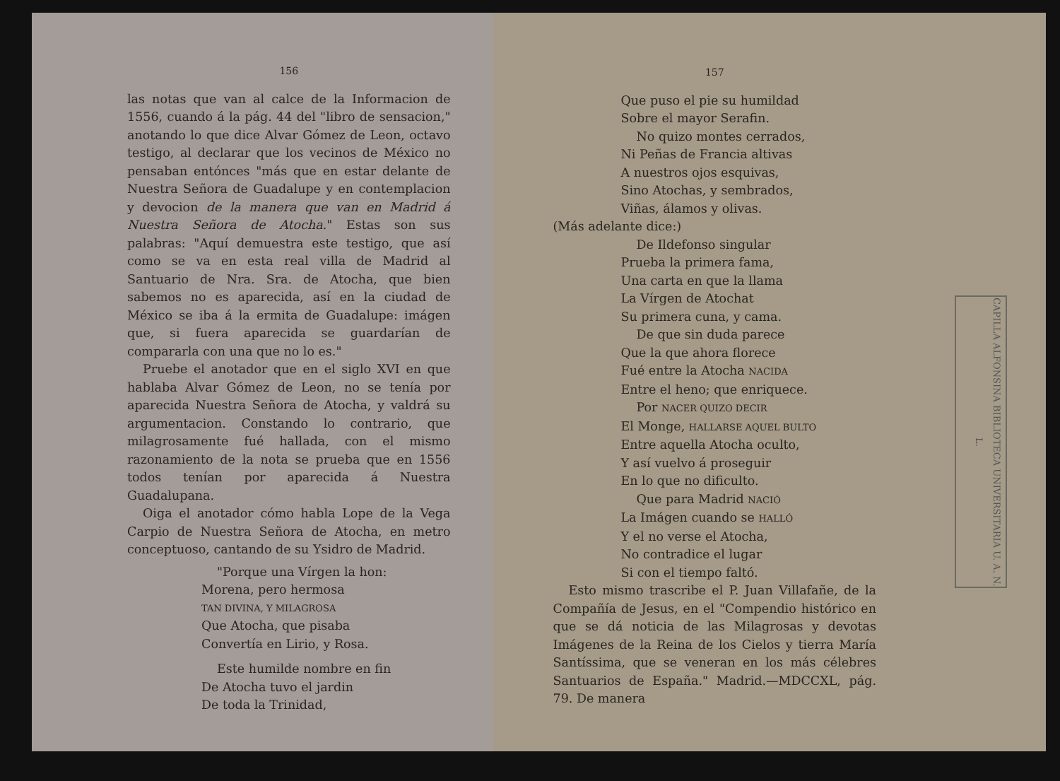156
las notas que van al calce de la Informacion de 1556, cuando á la pág. 44 del "libro de sensacion," anotando lo que dice Alvar Gómez de Leon, octavo testigo, al declarar que los vecinos de México no pensaban entónces "más que en estar delante de Nuestra Señora de Guadalupe y en contemplacion y devocion de la manera que van en Madrid á Nuestra Señora de Atocha." Estas son sus palabras: "Aquí demuestra este testigo, que así como se va en esta real villa de Madrid al Santuario de Nra. Sra. de Atocha, que bien sabemos no es aparecida, así en la ciudad de México se iba á la ermita de Guadalupe: imágen que, si fuera aparecida se guardarían de compararla con una que no lo es."
Pruebe el anotador que en el siglo XVI en que hablaba Alvar Gómez de Leon, no se tenía por aparecida Nuestra Señora de Atocha, y valdrá su argumentacion. Constando lo contrario, que milagrosamente fué hallada, con el mismo razonamiento de la nota se prueba que en 1556 todos tenían por aparecida á Nuestra Guadalupana.
Oiga el anotador cómo habla Lope de la Vega Carpio de Nuestra Señora de Atocha, en metro conceptuoso, cantando de su Ysidro de Madrid.
"Porque una Vírgen la hon:
Morena, pero hermosa
TAN DIVINA, Y MILAGROSA
Que Atocha, que pisaba
Convertía en Lirio, y Rosa.
Este humilde nombre en fin
De Atocha tuvo el jardin
De toda la Trinidad,
157
Que puso el pie su humildad
Sobre el mayor Serafin.
No quizo montes cerrados,
Ni Peñas de Francia altivas
A nuestros ojos esquivas,
Sino Atochas, y sembrados,
Viñas, álamos y olivas.
(Más adelante dice:)
De Ildefonso singular
Prueba la primera fama,
Una carta en que la llama
La Vírgen de Atochat
Su primera cuna, y cama.
De que sin duda parece
Que la que ahora florece
Fué entre la Atocha NACIDA
Entre el heno; que enriquece.
Por NACER QUIZO DECIR
El Monge, HALLARSE AQUEL BULTO
Entre aquella Atocha oculto,
Y así vuelvo á proseguir
En lo que no dificulto.
Que para Madrid NACIÓ
La Imágen cuando se HALLÓ
Y el no verse el Atocha,
No contradice el lugar
Si con el tiempo faltó.
Esto mismo trascribe el P. Juan Villafañe, de la Compañía de Jesus, en el "Compendio histórico en que se dá noticia de las Milagrosas y devotas Imágenes de la Reina de los Cielos y tierra María Santíssima, que se veneran en los más célebres Santuarios de España." Madrid.—MDCCXL, pág. 79. De manera
CAPILLA ALFONSINA BIBLIOTECA UNIVERSITARIA U. A. N. L.